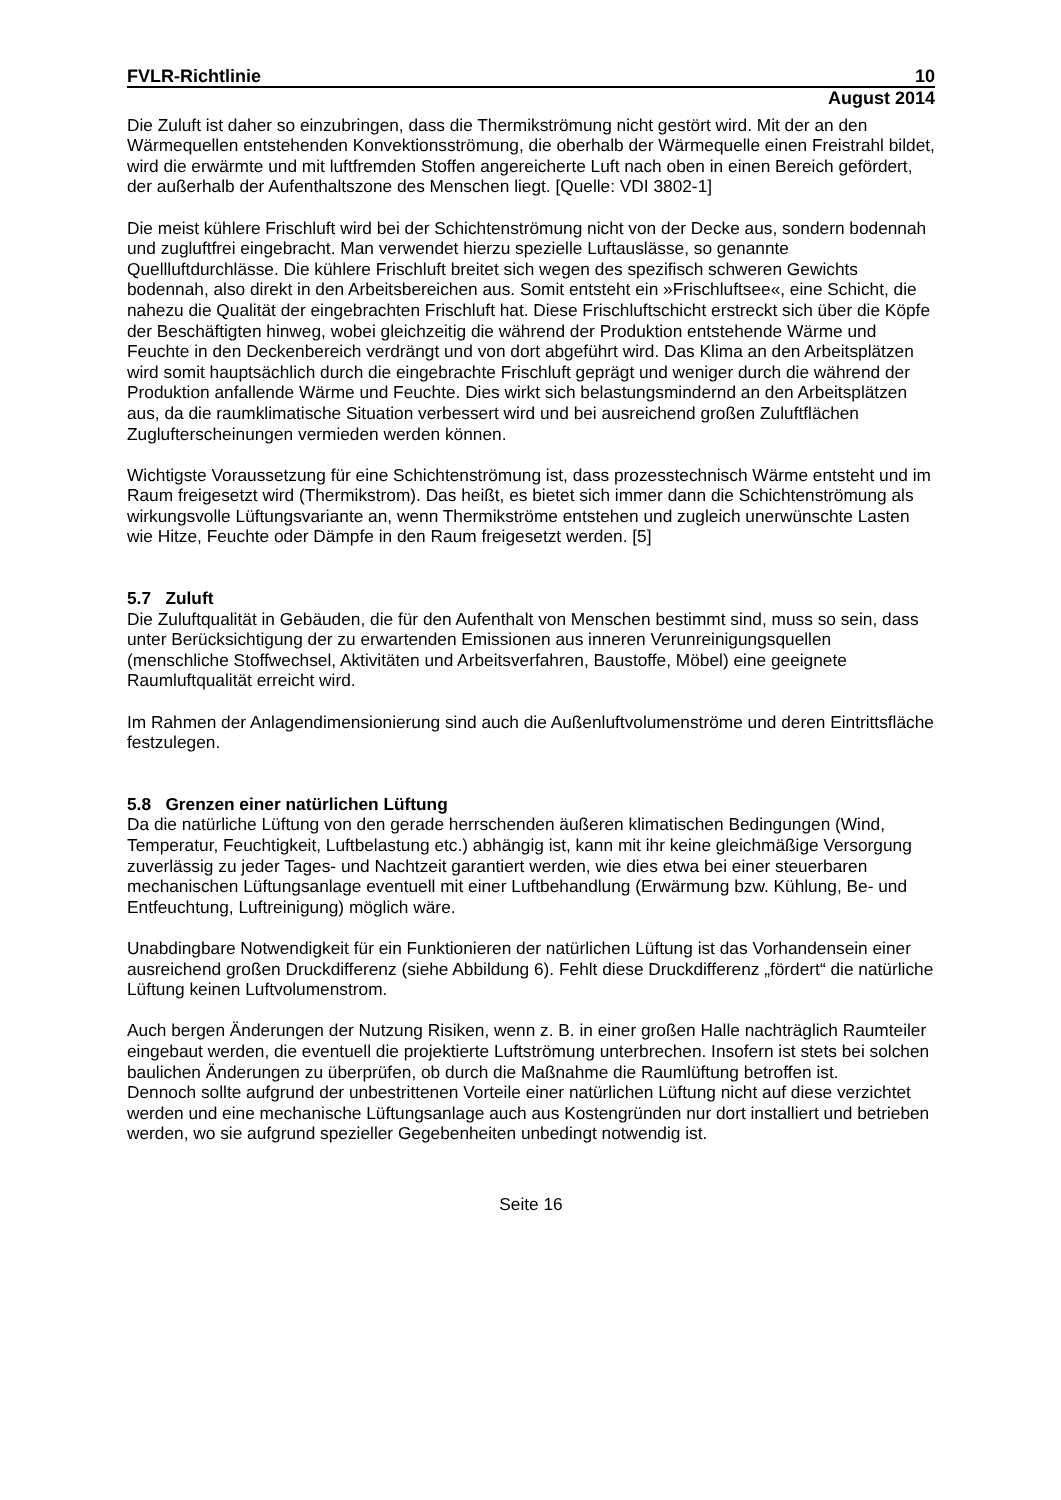FVLR-Richtlinie 10
August 2014
Die Zuluft ist daher so einzubringen, dass die Thermikströmung nicht gestört wird. Mit der an den Wärmequellen entstehenden Konvektionsströmung, die oberhalb der Wärmequelle einen Freistrahl bildet, wird die erwärmte und mit luftfremden Stoffen angereicherte Luft nach oben in einen Bereich gefördert, der außerhalb der Aufenthaltszone des Menschen liegt. [Quelle: VDI 3802-1]
Die meist kühlere Frischluft wird bei der Schichtenströmung nicht von der Decke aus, sondern bodennah und zugluftfrei eingebracht. Man verwendet hierzu spezielle Luftauslässe, so genannte Quellluftdurchlässe. Die kühlere Frischluft breitet sich wegen des spezifisch schweren Gewichts bodennah, also direkt in den Arbeitsbereichen aus. Somit entsteht ein »Frischluftsee«, eine Schicht, die nahezu die Qualität der eingebrachten Frischluft hat. Diese Frischluftschicht erstreckt sich über die Köpfe der Beschäftigten hinweg, wobei gleichzeitig die während der Produktion entstehende Wärme und Feuchte in den Deckenbereich verdrängt und von dort abgeführt wird. Das Klima an den Arbeitsplätzen wird somit hauptsächlich durch die eingebrachte Frischluft geprägt und weniger durch die während der Produktion anfallende Wärme und Feuchte. Dies wirkt sich belastungsmindernd an den Arbeitsplätzen aus, da die raumklimatische Situation verbessert wird und bei ausreichend großen Zuluftflächen Zuglufterscheinungen vermieden werden können.
Wichtigste Voraussetzung für eine Schichtenströmung ist, dass prozesstechnisch Wärme entsteht und im Raum freigesetzt wird (Thermikstrom). Das heißt, es bietet sich immer dann die Schichtenströmung als wirkungsvolle Lüftungsvariante an, wenn Thermikströme entstehen und zugleich unerwünschte Lasten wie Hitze, Feuchte oder Dämpfe in den Raum freigesetzt werden. [5]
5.7 Zuluft
Die Zuluftqualität in Gebäuden, die für den Aufenthalt von Menschen bestimmt sind, muss so sein, dass unter Berücksichtigung der zu erwartenden Emissionen aus inneren Verunreinigungsquellen (menschliche Stoffwechsel, Aktivitäten und Arbeitsverfahren, Baustoffe, Möbel) eine geeignete Raumluftqualität erreicht wird.
Im Rahmen der Anlagendimensionierung sind auch die Außenluftvolumenströme und deren Eintrittsfläche festzulegen.
5.8 Grenzen einer natürlichen Lüftung
Da die natürliche Lüftung von den gerade herrschenden äußeren klimatischen Bedingungen (Wind, Temperatur, Feuchtigkeit, Luftbelastung etc.) abhängig ist, kann mit ihr keine gleichmäßige Versorgung zuverlässig zu jeder Tages- und Nachtzeit garantiert werden, wie dies etwa bei einer steuerbaren mechanischen Lüftungsanlage eventuell mit einer Luftbehandlung (Erwärmung bzw. Kühlung, Be- und Entfeuchtung, Luftreinigung) möglich wäre.
Unabdingbare Notwendigkeit für ein Funktionieren der natürlichen Lüftung ist das Vorhandensein einer ausreichend großen Druckdifferenz (siehe Abbildung 6). Fehlt diese Druckdifferenz „fördert“ die natürliche Lüftung keinen Luftvolumenstrom.
Auch bergen Änderungen der Nutzung Risiken, wenn z. B. in einer großen Halle nachträglich Raumteiler eingebaut werden, die eventuell die projektierte Luftströmung unterbrechen. Insofern ist stets bei solchen baulichen Änderungen zu überprüfen, ob durch die Maßnahme die Raumlüftung betroffen ist.
Dennoch sollte aufgrund der unbestrittenen Vorteile einer natürlichen Lüftung nicht auf diese verzichtet werden und eine mechanische Lüftungsanlage auch aus Kostengründen nur dort installiert und betrieben werden, wo sie aufgrund spezieller Gegebenheiten unbedingt notwendig ist.
Seite 16